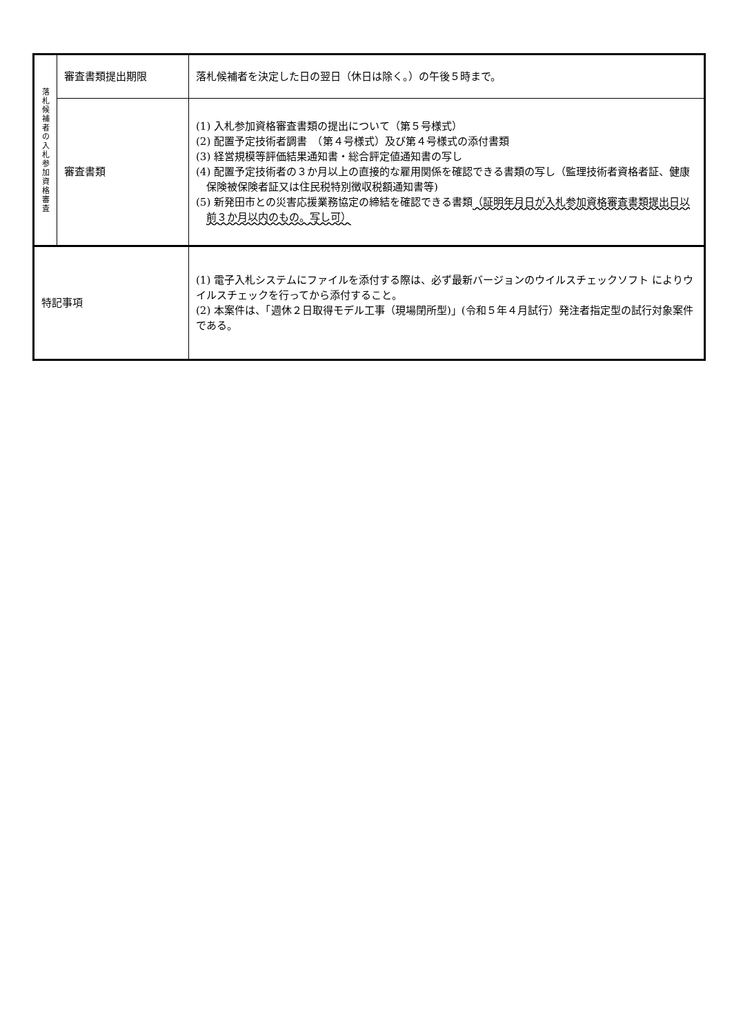| 落 札 候 補 者 の 入 札 参 加 資 格 審 査 | 審査書類提出期限 | 落札候補者を決定した日の翌日（休日は除く。）の午後５時まで。 |
| | 審査書類 | (1) 入札参加資格審査書類の提出について（第５号様式） (2) 配置予定技術者調書 （第４号様式）及び第４号様式の添付書類 (3) 経営規模等評価結果通知書・総合評定値通知書の写し (4) 配置予定技術者の３か月以上の直接的な雇用関係を確認できる書類の写し（監理技術者資格者証、健康保険被保険者証又は住民税特別徴収税額通知書等) (5) 新発田市との災害応援業務協定の締結を確認できる書類 （証明年月日が入札参加資格審査書類提出日以前３か月以内のもの。写し可） |
| 特記事項 | | (1) 電子入札システムにファイルを添付する際は、必ず最新バージョンのウイルスチェックソフト によりウイルスチェックを行ってから添付すること。 (2) 本案件は、「週休２日取得モデル工事（現場閉所型)」(令和５年４月試行）発注者指定型の試行対象案件である。 |